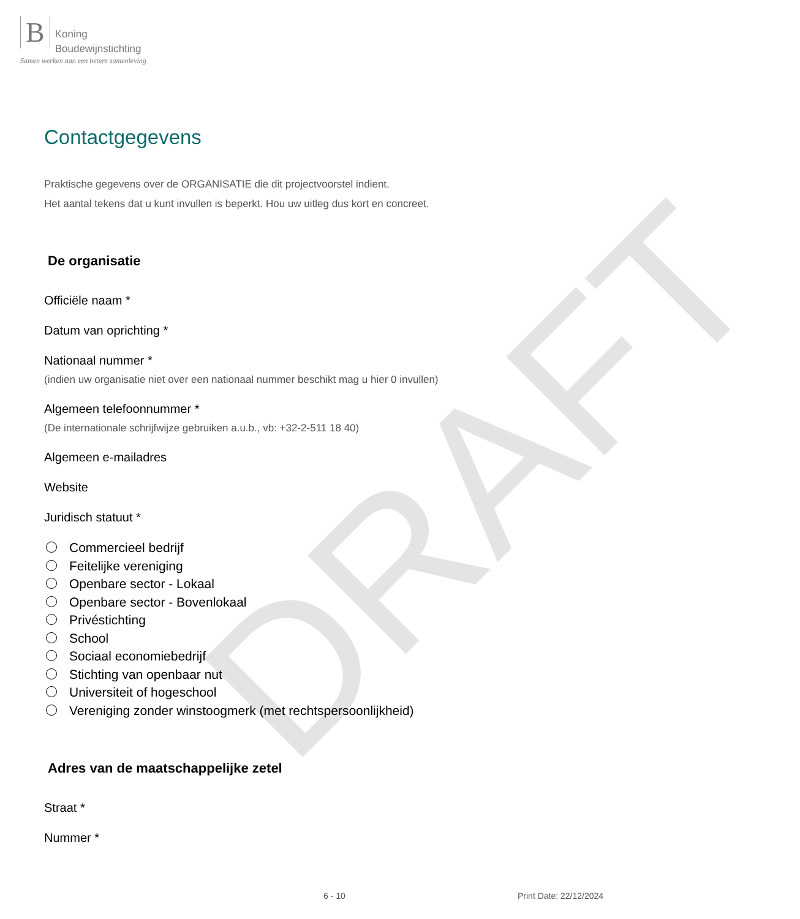B Koning
Boudewijnstichting
Samen werken aan een betere samenleving
DRAFT
Contactgegevens
Praktische gegevens over de ORGANISATIE die dit projectvoorstel indient.
Het aantal tekens dat u kunt invullen is beperkt. Hou uw uitleg dus kort en concreet.
De organisatie
Officiële naam *
Datum van oprichting *
Nationaal nummer *
(indien uw organisatie niet over een nationaal nummer beschikt mag u hier 0 invullen)
Algemeen telefoonnummer *
(De internationale schrijfwijze gebruiken a.u.b., vb: +32-2-511 18 40)
Algemeen e-mailadres
Website
Juridisch statuut *
Commercieel bedrijf
Feitelijke vereniging
Openbare sector - Lokaal
Openbare sector - Bovenlokaal
Privéstichting
School
Sociaal economiebedrijf
Stichting van openbaar nut
Universiteit of hogeschool
Vereniging zonder winstoogmerk (met rechtspersoonlijkheid)
Adres van de maatschappelijke zetel
Straat *
Nummer *
6 - 10 Print Date: 22/12/2024